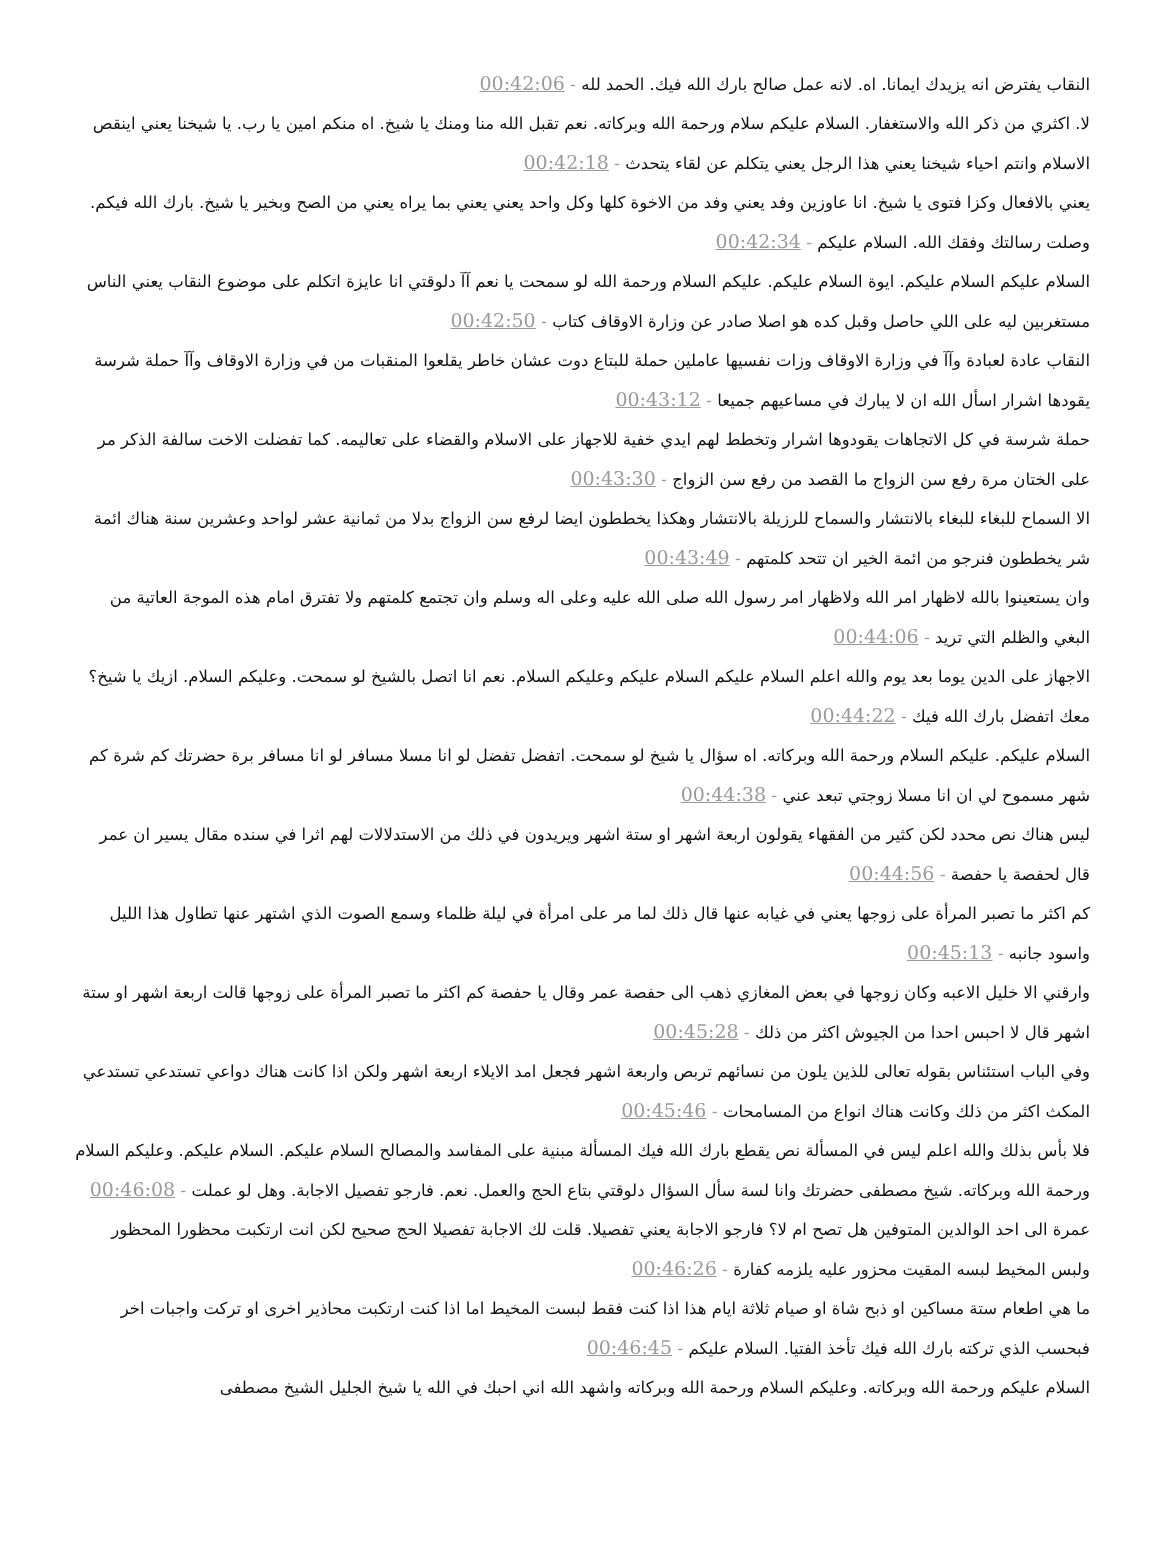النقاب يفترض انه يزيدك ايمانا. اه. لانه عمل صالح بارك الله فيك. الحمد لله - 00:42:06
لا. اكثري من ذكر الله والاستغفار. السلام عليكم سلام ورحمة الله وبركاته. نعم تقبل الله منا ومنك يا شيخ. اه منكم امين يا رب. يا شيخنا يعني اينقص الاسلام وانتم احياء شيخنا يعني هذا الرجل يعني يتكلم عن لقاء يتحدث - 00:42:18
يعني بالافعال وكزا فتوى يا شيخ. انا عاوزين وفد يعني وفد من الاخوة كلها وكل واحد يعني يعني بما يراه يعني من الصح وبخير يا شيخ. بارك الله فيكم. وصلت رسالتك وفقك الله. السلام عليكم - 00:42:34
السلام عليكم السلام عليكم. ايوة السلام عليكم. عليكم السلام ورحمة الله لو سمحت يا نعم آآ دلوقتي انا عايزة اتكلم على موضوع النقاب يعني الناس مستغربين ليه على اللي حاصل وقبل كده هو اصلا صادر عن وزارة الاوقاف كتاب - 00:42:50
النقاب عادة لعبادة وآآ في وزارة الاوقاف وزات نفسيها عاملين حملة للبتاع دوت عشان خاطر يقلعوا المنقبات من في وزارة الاوقاف وآآ حملة شرسة يقودها اشرار اسأل الله ان لا يبارك في مساعيهم جميعا - 00:43:12
حملة شرسة في كل الاتجاهات يقودوها اشرار وتخطط لهم ايدي خفية للاجهاز على الاسلام والقضاء على تعاليمه. كما تفضلت الاخت سالفة الذكر مر على الختان مرة رفع سن الزواج ما القصد من رفع سن الزواج - 00:43:30
الا السماح للبغاء للبغاء بالانتشار والسماح للرزيلة بالانتشار وهكذا يخططون ايضا لرفع سن الزواج بدلا من ثمانية عشر لواحد وعشرين سنة هناك ائمة شر يخططون فنرجو من ائمة الخير ان تتحد كلمتهم - 00:43:49
وان يستعينوا بالله لاظهار امر الله ولاظهار امر رسول الله صلى الله عليه وعلى اله وسلم وان تجتمع كلمتهم ولا تفترق امام هذه الموجة العاتية من البغي والظلم التي تريد - 00:44:06
الاجهاز على الدين يوما بعد يوم والله اعلم السلام عليكم السلام عليكم وعليكم السلام. نعم انا اتصل بالشيخ لو سمحت. وعليكم السلام. ازيك يا شيخ؟ معك اتفضل بارك الله فيك - 00:44:22
السلام عليكم. عليكم السلام ورحمة الله وبركاته. اه سؤال يا شيخ لو سمحت. اتفضل تفضل لو انا مسلا مسافر لو انا مسافر برة حضرتك كم شرة كم شهر مسموح لي ان انا مسلا زوجتي تبعد عني - 00:44:38
ليس هناك نص محدد لكن كثير من الفقهاء يقولون اربعة اشهر او ستة اشهر ويريدون في ذلك من الاستدلالات لهم اثرا في سنده مقال يسير ان عمر قال لحفصة يا حفصة - 00:44:56
كم اكثر ما تصبر المرأة على زوجها يعني في غيابه عنها قال ذلك لما مر على امرأة في ليلة ظلماء وسمع الصوت الذي اشتهر عنها تطاول هذا الليل واسود جانبه - 00:45:13
وارقني الا خليل الاعبه وكان زوجها في بعض المغازي ذهب الى حفصة عمر وقال يا حفصة كم اكثر ما تصبر المرأة على زوجها قالت اربعة اشهر او ستة اشهر قال لا احبس احدا من الجيوش اكثر من ذلك - 00:45:28
وفي الباب استئناس بقوله تعالى للذين يلون من نسائهم تربص واربعة اشهر فجعل امد الايلاء اربعة اشهر ولكن اذا كانت هناك دواعي تستدعي تستدعي المكث اكثر من ذلك وكانت هناك انواع من المسامحات - 00:45:46
فلا بأس بذلك والله اعلم ليس في المسألة نص يقطع بارك الله فيك المسألة مبنية على المفاسد والمصالح السلام عليكم. السلام عليكم. وعليكم السلام ورحمة الله وبركاته. شيخ مصطفى حضرتك وانا لسة سأل السؤال دلوقتي بتاع الحج والعمل. نعم. فارجو تفصيل الاجابة. وهل لو عملت - 00:46:08
عمرة الى احد الوالدين المتوفين هل تصح ام لا؟ فارجو الاجابة يعني تفصيلا. قلت لك الاجابة تفصيلا الحج صحيح لكن انت ارتكبت محظورا المحظور ولبس المخيط لبسه المقيت محزور عليه يلزمه كفارة - 00:46:26
ما هي اطعام ستة مساكين او ذبح شاة او صيام ثلاثة ايام هذا اذا كنت فقط لبست المخيط اما اذا كنت ارتكبت محاذير اخرى او تركت واجبات اخر فبحسب الذي تركته بارك الله فيك تأخذ الفتيا. السلام عليكم - 00:46:45
السلام عليكم ورحمة الله وبركاته. وعليكم السلام ورحمة الله وبركاته واشهد الله اني احبك في الله يا شيخ الجليل الشيخ مصطفى